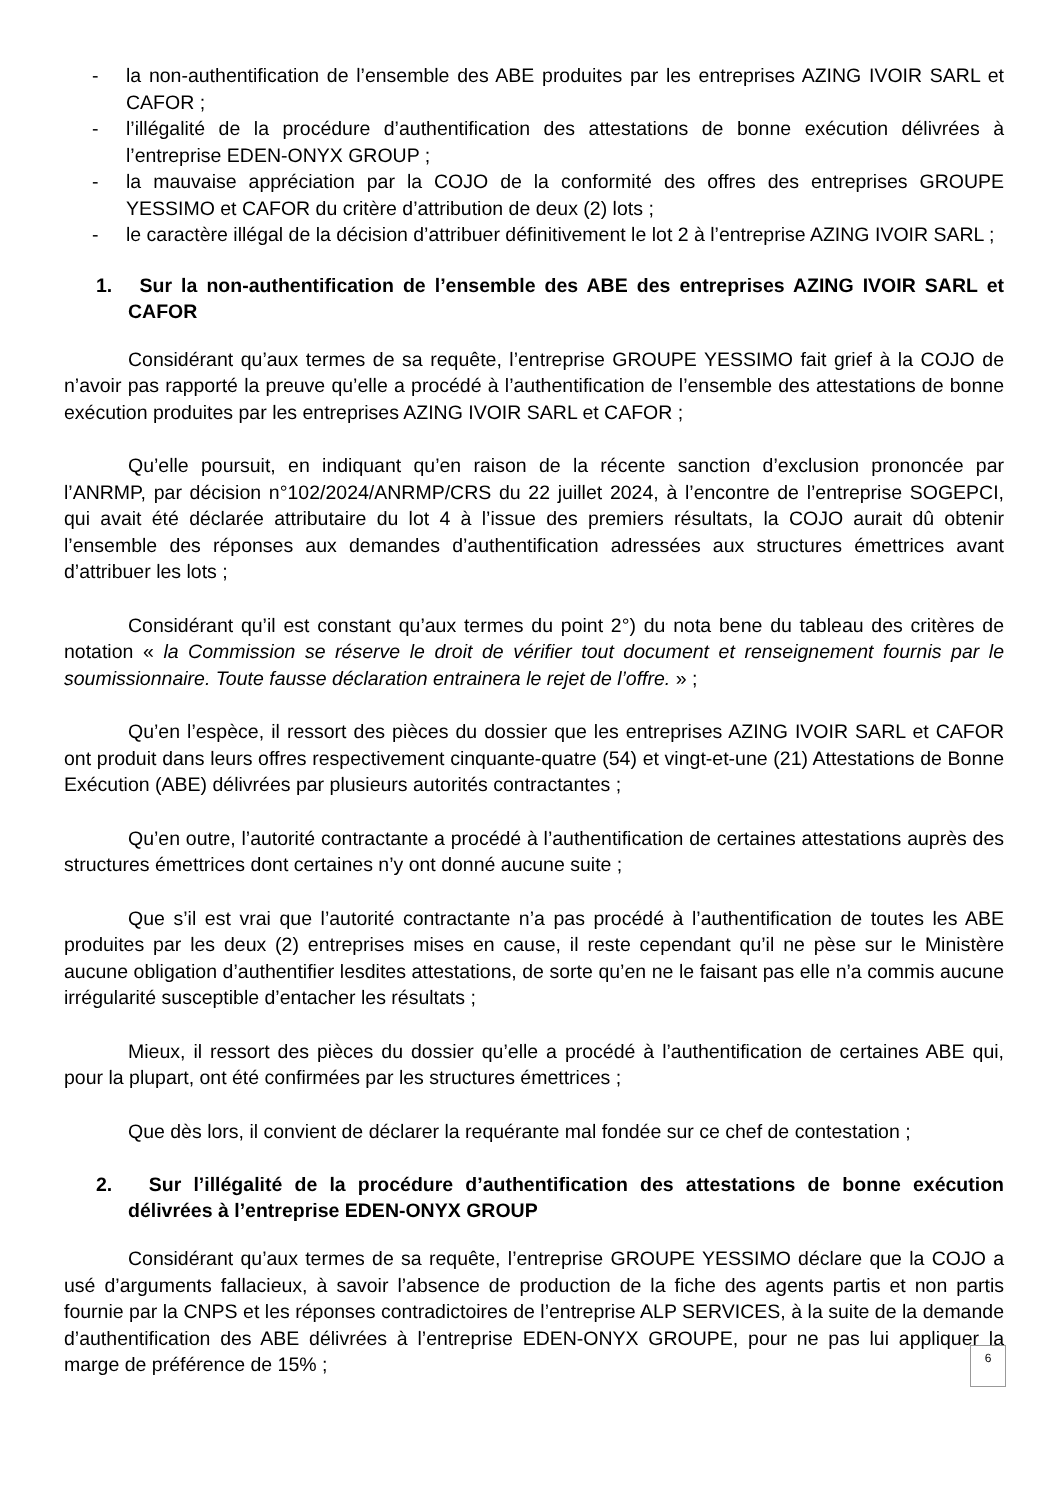- la non-authentification de l’ensemble des ABE produites par les entreprises AZING IVOIR SARL et CAFOR ;
- l’illégalité de la procédure d’authentification des attestations de bonne exécution délivrées à l’entreprise EDEN-ONYX GROUP ;
- la mauvaise appréciation par la COJO de la conformité des offres des entreprises GROUPE YESSIMO et CAFOR du critère d’attribution de deux (2) lots ;
- le caractère illégal de la décision d’attribuer définitivement le lot 2 à l’entreprise AZING IVOIR SARL ;
1. Sur la non-authentification de l’ensemble des ABE des entreprises AZING IVOIR SARL et CAFOR
Considérant qu’aux termes de sa requête, l’entreprise GROUPE YESSIMO fait grief à la COJO de n’avoir pas rapporté la preuve qu’elle a procédé à l’authentification de l’ensemble des attestations de bonne exécution produites par les entreprises AZING IVOIR SARL et CAFOR ;
Qu’elle poursuit, en indiquant qu’en raison de la récente sanction d’exclusion prononcée par l’ANRMP, par décision n°102/2024/ANRMP/CRS du 22 juillet 2024, à l’encontre de l’entreprise SOGEPCI, qui avait été déclarée attributaire du lot 4 à l’issue des premiers résultats, la COJO aurait dû obtenir l’ensemble des réponses aux demandes d’authentification adressées aux structures émettrices avant d’attribuer les lots ;
Considérant qu’il est constant qu’aux termes du point 2°) du nota bene du tableau des critères de notation « la Commission se réserve le droit de vérifier tout document et renseignement fournis par le soumissionnaire. Toute fausse déclaration entrainera le rejet de l’offre. » ;
Qu’en l’espèce, il ressort des pièces du dossier que les entreprises AZING IVOIR SARL et CAFOR ont produit dans leurs offres respectivement cinquante-quatre (54) et vingt-et-une (21) Attestations de Bonne Exécution (ABE) délivrées par plusieurs autorités contractantes ;
Qu’en outre, l’autorité contractante a procédé à l’authentification de certaines attestations auprès des structures émettrices dont certaines n’y ont donné aucune suite ;
Que s’il est vrai que l’autorité contractante n’a pas procédé à l’authentification de toutes les ABE produites par les deux (2) entreprises mises en cause, il reste cependant qu’il ne pèse sur le Ministère aucune obligation d’authentifier lesdites attestations, de sorte qu’en ne le faisant pas elle n’a commis aucune irrégularité susceptible d’entacher les résultats ;
Mieux, il ressort des pièces du dossier qu’elle a procédé à l’authentification de certaines ABE qui, pour la plupart, ont été confirmées par les structures émettrices ;
Que dès lors, il convient de déclarer la requérante mal fondée sur ce chef de contestation ;
2. Sur l’illégalité de la procédure d’authentification des attestations de bonne exécution délivrées à l’entreprise EDEN-ONYX GROUP
Considérant qu’aux termes de sa requête, l’entreprise GROUPE YESSIMO déclare que la COJO a usé d’arguments fallacieux, à savoir l’absence de production de la fiche des agents partis et non partis fournie par la CNPS et les réponses contradictoires de l’entreprise ALP SERVICES, à la suite de la demande d’authentification des ABE délivrées à l’entreprise EDEN-ONYX GROUPE, pour ne pas lui appliquer la marge de préférence de 15% ;
6